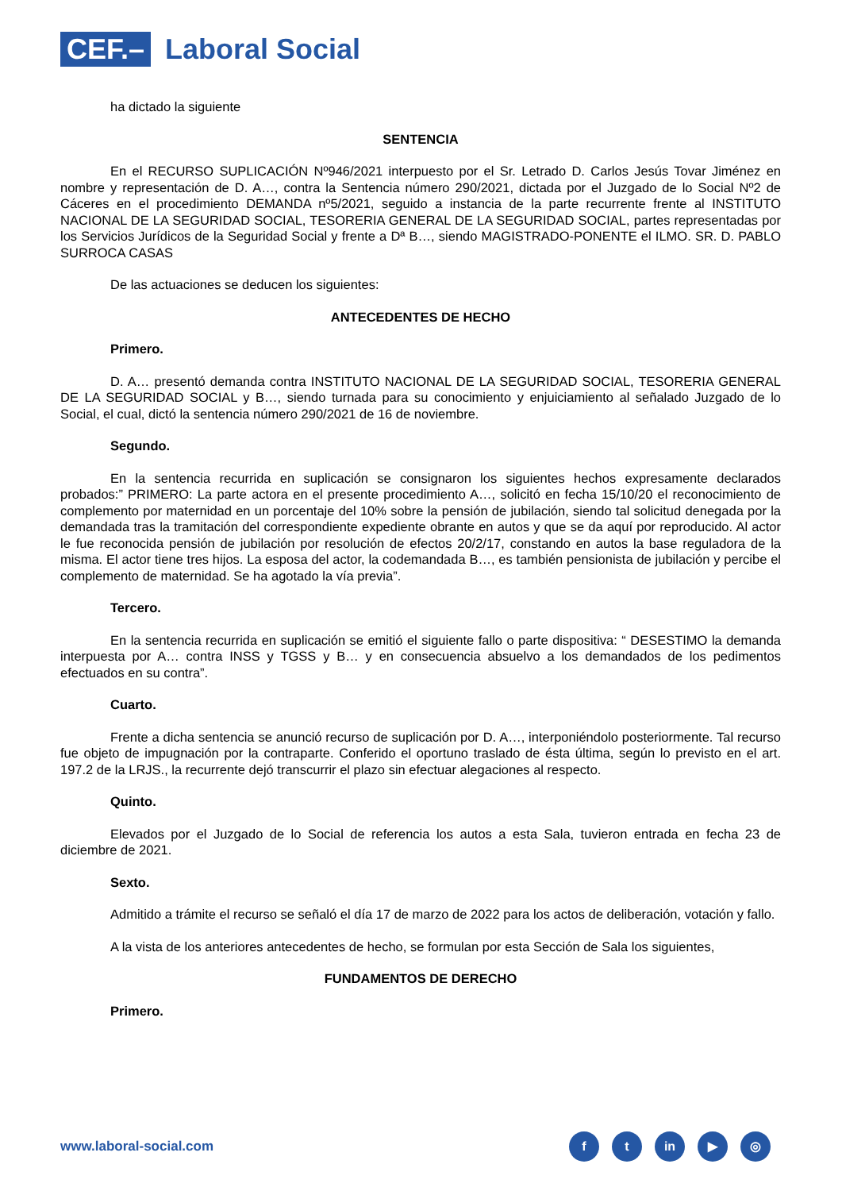CEF.–
Laboral Social
ha dictado la siguiente
SENTENCIA
En el RECURSO SUPLICACIÓN Nº946/2021 interpuesto por el Sr. Letrado D. Carlos Jesús Tovar Jiménez en nombre y representación de D. A…, contra la Sentencia número 290/2021, dictada por el Juzgado de lo Social Nº2 de Cáceres en el procedimiento DEMANDA nº5/2021, seguido a instancia de la parte recurrente frente al INSTITUTO NACIONAL DE LA SEGURIDAD SOCIAL, TESORERIA GENERAL DE LA SEGURIDAD SOCIAL, partes representadas por los Servicios Jurídicos de la Seguridad Social y frente a Dª B…, siendo MAGISTRADO-PONENTE el ILMO. SR. D. PABLO SURROCA CASAS
De las actuaciones se deducen los siguientes:
ANTECEDENTES DE HECHO
Primero.
D. A… presentó demanda contra INSTITUTO NACIONAL DE LA SEGURIDAD SOCIAL, TESORERIA GENERAL DE LA SEGURIDAD SOCIAL y B…, siendo turnada para su conocimiento y enjuiciamiento al señalado Juzgado de lo Social, el cual, dictó la sentencia número 290/2021 de 16 de noviembre.
Segundo.
En la sentencia recurrida en suplicación se consignaron los siguientes hechos expresamente declarados probados:” PRIMERO: La parte actora en el presente procedimiento A…, solicitó en fecha 15/10/20 el reconocimiento de complemento por maternidad en un porcentaje del 10% sobre la pensión de jubilación, siendo tal solicitud denegada por la demandada tras la tramitación del correspondiente expediente obrante en autos y que se da aquí por reproducido. Al actor le fue reconocida pensión de jubilación por resolución de efectos 20/2/17, constando en autos la base reguladora de la misma. El actor tiene tres hijos. La esposa del actor, la codemandada B…, es también pensionista de jubilación y percibe el complemento de maternidad. Se ha agotado la vía previa”.
Tercero.
En la sentencia recurrida en suplicación se emitió el siguiente fallo o parte dispositiva: “ DESESTIMO la demanda interpuesta por A… contra INSS y TGSS y B… y en consecuencia absuelvo a los demandados de los pedimentos efectuados en su contra”.
Cuarto.
Frente a dicha sentencia se anunció recurso de suplicación por D. A…, interponiéndolo posteriormente. Tal recurso fue objeto de impugnación por la contraparte. Conferido el oportuno traslado de ésta última, según lo previsto en el art. 197.2 de la LRJS., la recurrente dejó transcurrir el plazo sin efectuar alegaciones al respecto.
Quinto.
Elevados por el Juzgado de lo Social de referencia los autos a esta Sala, tuvieron entrada en fecha 23 de diciembre de 2021.
Sexto.
Admitido a trámite el recurso se señaló el día 17 de marzo de 2022 para los actos de deliberación, votación y fallo.
A la vista de los anteriores antecedentes de hecho, se formulan por esta Sección de Sala los siguientes,
FUNDAMENTOS DE DERECHO
Primero.
www.laboral-social.com
ft in ▶ ◎